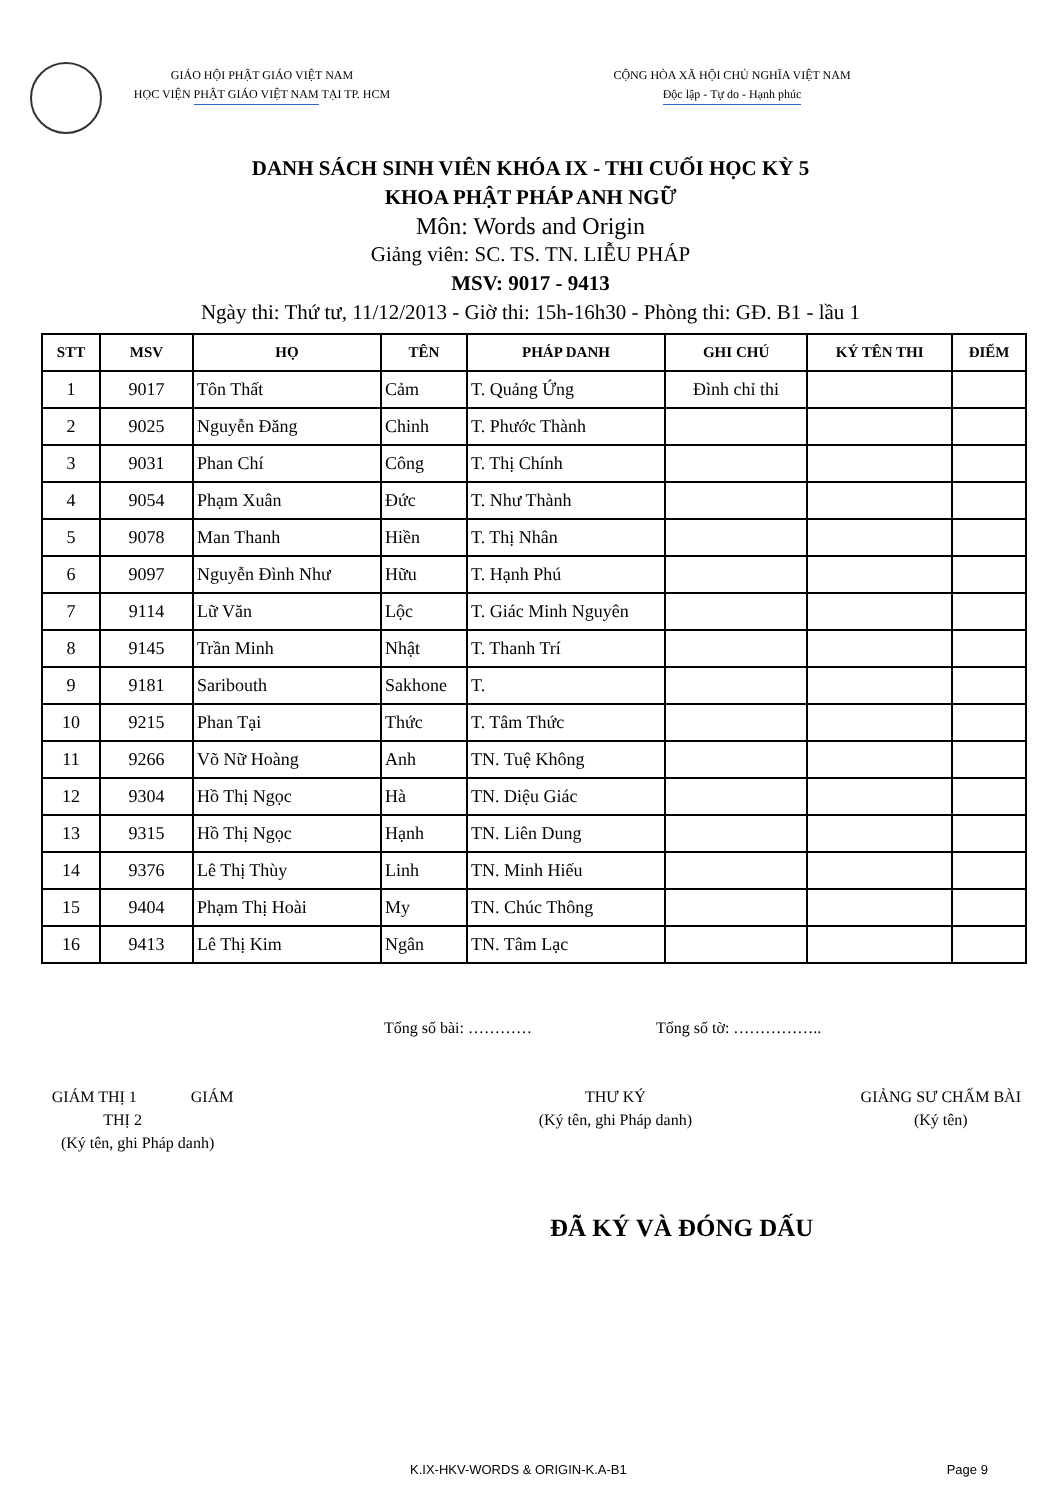GIÁO HỘI PHẬT GIÁO VIỆT NAM
HỌC VIỆN PHẬT GIÁO VIỆT NAM TẠI TP. HCM
CỘNG HÒA XÃ HỘI CHỦ NGHĨA VIỆT NAM
Độc lập - Tự do - Hạnh phúc
DANH SÁCH SINH VIÊN KHÓA IX - THI CUỐI HỌC KỲ 5
KHOA PHẬT PHÁP ANH NGỮ
Môn: Words and Origin
Giảng viên: SC. TS. TN. LIỄU PHÁP
MSV: 9017 - 9413
Ngày thi: Thứ tư, 11/12/2013 - Giờ thi: 15h-16h30 - Phòng thi: GĐ. B1 - lầu 1
| STT | MSV | HỌ | TÊN | PHÁP DANH | GHI CHÚ | KÝ TÊN THI | ĐIỂM |
| --- | --- | --- | --- | --- | --- | --- | --- |
| 1 | 9017 | Tôn Thất | Cảm | T. Quảng Ứng | Đình chỉ thi | | |
| 2 | 9025 | Nguyễn Đăng | Chinh | T. Phước Thành | | | |
| 3 | 9031 | Phan Chí | Công | T. Thị Chính | | | |
| 4 | 9054 | Phạm Xuân | Đức | T. Như Thành | | | |
| 5 | 9078 | Man Thanh | Hiền | T. Thị Nhân | | | |
| 6 | 9097 | Nguyễn Đình Như | Hữu | T. Hạnh Phú | | | |
| 7 | 9114 | Lữ Văn | Lộc | T. Giác Minh Nguyên | | | |
| 8 | 9145 | Trần Minh | Nhật | T. Thanh Trí | | | |
| 9 | 9181 | Saribouth | Sakhone | T. | | | |
| 10 | 9215 | Phan Tại | Thức | T. Tâm Thức | | | |
| 11 | 9266 | Võ Nữ Hoàng | Anh | TN. Tuệ Không | | | |
| 12 | 9304 | Hồ Thị Ngọc | Hà | TN. Diệu Giác | | | |
| 13 | 9315 | Hồ Thị Ngọc | Hạnh | TN. Liên Dung | | | |
| 14 | 9376 | Lê Thị Thùy | Linh | TN. Minh Hiếu | | | |
| 15 | 9404 | Phạm Thị Hoài | My | TN. Chúc Thông | | | |
| 16 | 9413 | Lê Thị Kim | Ngân | TN. Tâm Lạc | | | |
Tổng số bài: ………… Tổng số tờ: ……………..
GIÁM THỊ 1 GIÁM THỊ 2
(Ký tên, ghi Pháp danh)
THƯ KÝ
(Ký tên, ghi Pháp danh)
GIẢNG SƯ CHẤM BÀI
(Ký tên)
ĐÃ KÝ VÀ ĐÓNG DẤU
K.IX-HKV-WORDS & ORIGIN-K.A-B1 Page 9